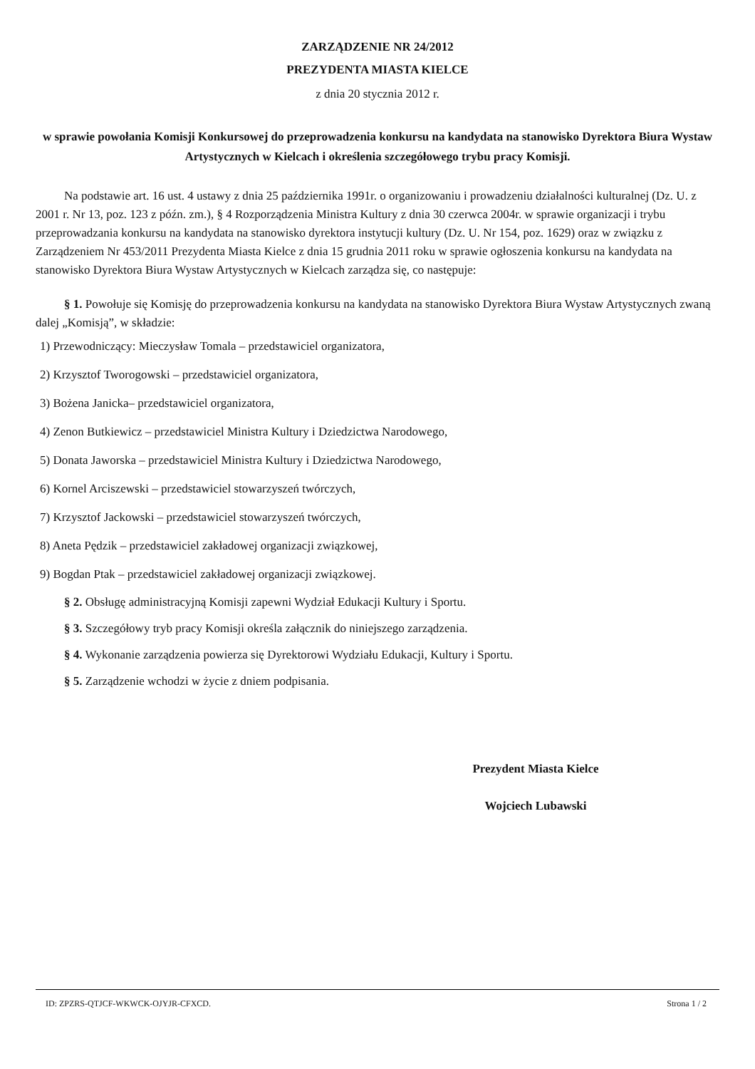ZARZĄDZENIE NR 24/2012
PREZYDENTA MIASTA KIELCE
z dnia 20 stycznia 2012 r.
w sprawie powołania Komisji Konkursowej do przeprowadzenia konkursu na kandydata na stanowisko Dyrektora Biura Wystaw Artystycznych w Kielcach i określenia szczegółowego trybu pracy Komisji.
Na podstawie art. 16 ust. 4 ustawy z dnia 25 października 1991r. o organizowaniu i prowadzeniu działalności kulturalnej (Dz. U. z 2001 r. Nr 13, poz. 123 z późn. zm.), § 4 Rozporządzenia Ministra Kultury z dnia 30 czerwca 2004r. w sprawie organizacji i trybu przeprowadzania konkursu na kandydata na stanowisko dyrektora instytucji kultury (Dz. U. Nr 154, poz. 1629) oraz w związku z Zarządzeniem Nr 453/2011 Prezydenta Miasta Kielce z dnia 15 grudnia 2011 roku w sprawie ogłoszenia konkursu na kandydata na stanowisko Dyrektora Biura Wystaw Artystycznych w Kielcach zarządza się, co następuje:
§ 1. Powołuje się Komisję do przeprowadzenia konkursu na kandydata na stanowisko Dyrektora Biura Wystaw Artystycznych zwaną dalej „Komisją”, w składzie:
1) Przewodniczący: Mieczysław Tomala – przedstawiciel organizatora,
2) Krzysztof Tworogowski – przedstawiciel organizatora,
3) Bożena Janicka– przedstawiciel organizatora,
4) Zenon Butkiewicz – przedstawiciel Ministra Kultury i Dziedzictwa Narodowego,
5) Donata Jaworska – przedstawiciel Ministra Kultury i Dziedzictwa Narodowego,
6) Kornel Arciszewski – przedstawiciel stowarzyszeń twórczych,
7) Krzysztof Jackowski – przedstawiciel stowarzyszeń twórczych,
8) Aneta Pędzik – przedstawiciel zakładowej organizacji związkowej,
9) Bogdan Ptak – przedstawiciel zakładowej organizacji związkowej.
§ 2. Obsługę administracyjną Komisji zapewni Wydział Edukacji Kultury i Sportu.
§ 3. Szczegółowy tryb pracy Komisji określa załącznik do niniejszego zarządzenia.
§ 4. Wykonanie zarządzenia powierza się Dyrektorowi Wydziału Edukacji, Kultury i Sportu.
§ 5. Zarządzenie wchodzi w życie z dniem podpisania.
Prezydent Miasta Kielce
Wojciech Lubawski
ID: ZPZRS-QTJCF-WKWCK-OJYJR-CFXCD. Strona 1 / 2